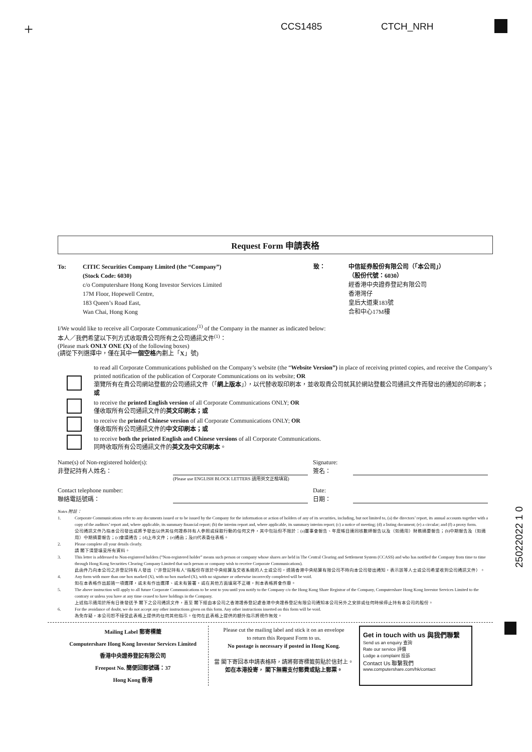+ CCS1485 CTCH_NRH
Request Form 申請表格
To: CITIC Securities Company Limited (the “Company”)
(Stock Code: 6030)
c/o Computershare Hong Kong Investor Services Limited
17M Floor, Hopewell Centre,
183 Queen’s Road East,
Wan Chai, Hong Kong
致： 中信証券股份有限公司（「本公司」）
（股份代號：6030）
經香港中央證券登記有限公司
香港灣仔
皇后大道東183號
合和中心17M樓
I/We would like to receive all Corporate Communications<sup>(1)</sup> of the Company in the manner as indicated below:
本人／我們希望以下列方式收取貴公司所有之公司通訊文件<sup>(1)</sup>：
(Please mark ONLY ONE (X) of the following boxes)
(請從下列選擇中，僅在其中一個空格內劃上「X」號)
to read all Corporate Communications published on the Company’s website (the “Website Version”) in place of receiving printed copies, and receive the Company’s printed notification of the publication of Corporate Communications on its website; OR
瀏覽所有在貴公司網站登載的公司通訊文件（「網上版本」），以代替收取印刷本，並收取貴公司就其於網站登載公司通訊文件而發出的通知的印刷本；或
to receive the printed English version of all Corporate Communications ONLY; OR
僅收取所有公司通訊文件的英文印刷本；或
to receive the printed Chinese version of all Corporate Communications ONLY; OR
僅收取所有公司通訊文件的中文印刷本；或
to receive both the printed English and Chinese versions of all Corporate Communications.
同時收取所有公司通訊文件的英文及中文印刷本。
Name(s) of Non-registered holder(s):
非登記持有人姓名：
Signature:
簽名：
(Please use ENGLISH BLOCK LETTERS 請用英文正楷填寫)
Contact telephone number:
聯絡電話號碼：
Date:
日期：
Notes 附註：
1. Corporate Communications refer to any documents issued or to be issued by the Company for the information or action of holders of any of its securities, including, but not limited to, (a) the directors’ report, its annual accounts together with a copy of the auditors’ report and, where applicable, its summary financial report; (b) the interim report and, where applicable, its summary interim report; (c) a notice of meeting; (d) a listing document; (e) a circular; and (f) a proxy form.
公司通訊文件乃指本公司發出或將予發出以供其任何證券持有人參照或採取行動的任何文件，其中包括但不限於：(a)董事會報告、年度帳目連同核數師報告以及（如適用）財務摘要報告；(b)中期報告及（如適用）中期摘要報告；(c)會議通告；(d)上市文件；(e)通函；及(f)代表委任表格。
2. Please complete all your details clearly.
請 閣下清楚填妥所有資料。
3. This letter is addressed to Non-registered holders (“Non-registered holder” means such person or company whose shares are held in The Central Clearing and Settlement System (CCASS) and who has notified the Company from time to time through Hong Kong Securities Clearing Company Limited that such person or company wish to receive Corporate Communications).
此函件乃向本公司之非登記持有人發出（“非登記持有人”指股份存放於中央結算及交收系統的人士或公司，透過香港中央結算有限公司不時向本公司發出通知，表示該等人士或公司希望收到公司通訊文件）。
4. Any form with more than one box marked (X), with no box marked (X), with no signature or otherwise incorrectly completed will be void.
如在本表格作出超過一項選擇，或未有作出選擇、或未有簽署，或在其他方面填寫不正確，則本表格將會作廢。
5. The above instruction will apply to all future Corporate Communications to be sent to you until you notify to the Company c/o the Hong Kong Share Registrar of the Company, Computershare Hong Kong Investor Services Limited to the contrary or unless you have at any time ceased to have holdings in the Company.
上述指示適用於所有日後發送予 閣下之公司通訊文件，直至 閣下經由本公司之香港證券登記處香港中央證券登記有限公司通知本公司另外之安排或任何時候停止持有本公司的股份。
6. For the avoidance of doubt, we do not accept any other instructions given on this form. Any other instructions inserted on this form will be void.
為免存疑，本公司恕不接受此表格上提供的任何其他指示。任何在此表格上提供的額外指示將視作無效。
Mailing Label 郵寄標籤
Computershare Hong Kong Investor Services Limited
香港中央證券登記有限公司
Freepost No. 簡便回郵號碼：37
Hong Kong 香港
Please cut the mailing label and stick it on an envelope
to return this Request Form to us.
No postage is necessary if posted in Hong Kong.
當 閣下寄回本申請表格時，請將郵寄標籤剪貼於信封上。
如在本港投寄， 閣下無需支付郵費或貼上郵票。
Get in touch with us 與我們聯繫
Send us an enquiry 查詢
Rate our service 評價
Lodge a complaint 投訴
Contact Us 聯繫我們
www.computershare.com/hk/contact
25022022 1 0